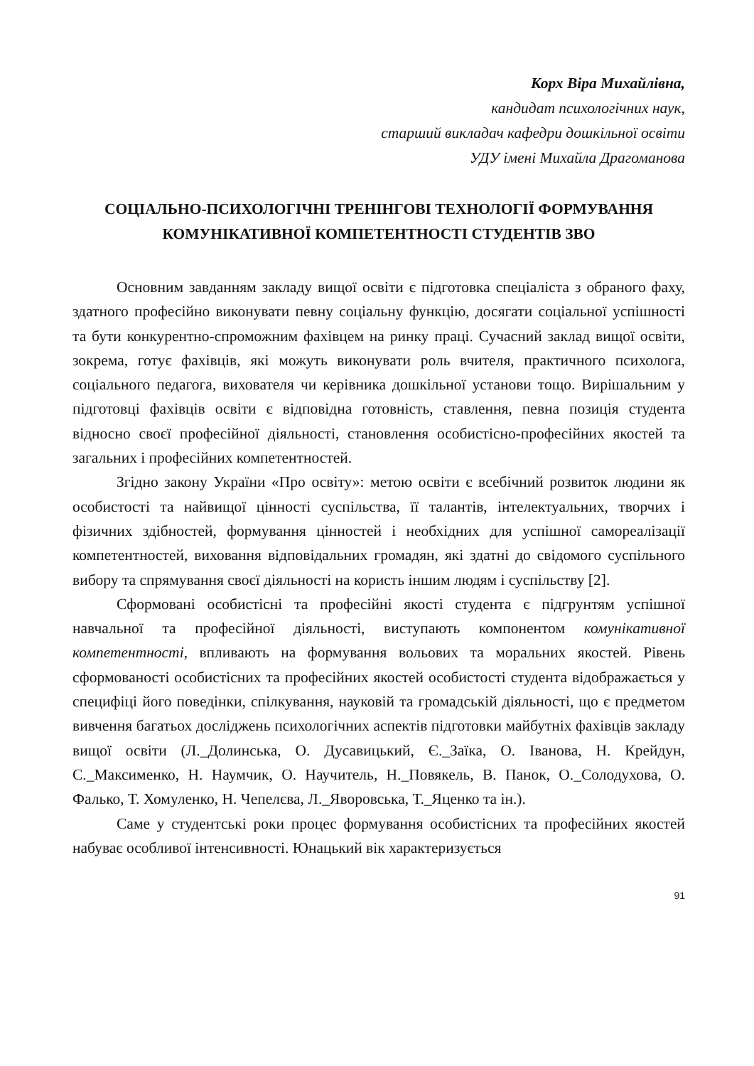Корх Віра Михайлівна,
кандидат психологічних наук,
старший викладач кафедри дошкільної освіти
УДУ імені Михайла Драгоманова
СОЦІАЛЬНО-ПСИХОЛОГІЧНІ ТРЕНІНГОВІ ТЕХНОЛОГІЇ ФОРМУВАННЯ КОМУНІКАТИВНОЇ КОМПЕТЕНТНОСТІ СТУДЕНТІВ ЗВО
Основним завданням закладу вищої освіти є підготовка спеціаліста з обраного фаху, здатного професійно виконувати певну соціальну функцію, досягати соціальної успішності та бути конкурентно-спроможним фахівцем на ринку праці. Сучасний заклад вищої освіти, зокрема, готує фахівців, які можуть виконувати роль вчителя, практичного психолога, соціального педагога, вихователя чи керівника дошкільної установи тощо. Вирішальним у підготовці фахівців освіти є відповідна готовність, ставлення, певна позиція студента відносно своєї професійної діяльності, становлення особистісно-професійних якостей та загальних і професійних компетентностей.
Згідно закону України «Про освіту»: метою освіти є всебічний розвиток людини як особистості та найвищої цінності суспільства, її талантів, інтелектуальних, творчих і фізичних здібностей, формування цінностей і необхідних для успішної самореалізації компетентностей, виховання відповідальних громадян, які здатні до свідомого суспільного вибору та спрямування своєї діяльності на користь іншим людям і суспільству [2].
Сформовані особистісні та професійні якості студента є підгрунтям успішної навчальної та професійної діяльності, виступають компонентом комунікативної компетентності, впливають на формування вольових та моральних якостей. Рівень сформованості особистісних та професійних якостей особистості студента відображається у специфіці його поведінки, спілкування, науковій та громадській діяльності, що є предметом вивчення багатьох досліджень психологічних аспектів підготовки майбутніх фахівців закладу вищої освіти (Л._Долинська, О. Дусавицький, Є._Заїка, О. Іванова, Н. Крейдун, С._Максименко, Н. Наумчик, О. Научитель, Н._Повякель, В. Панок, О._Солодухова, О. Фалько, Т. Хомуленко, Н. Чепелєва, Л._Яворовська, Т._Яценко та ін.).
Саме у студентські роки процес формування особистісних та професійних якостей набуває особливої інтенсивності. Юнацький вік характеризується
91